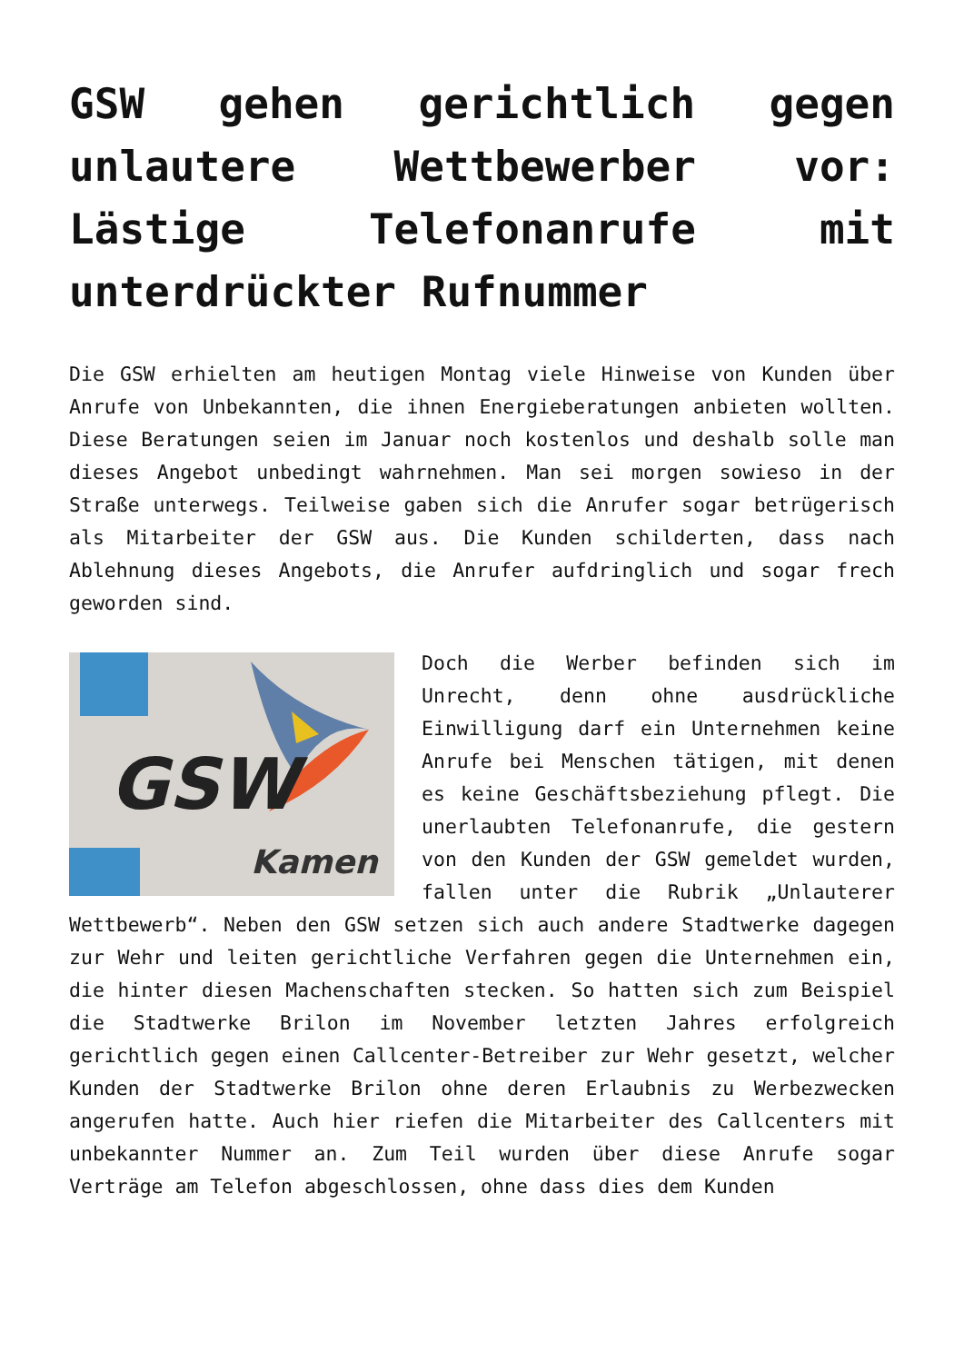GSW gehen gerichtlich gegen unlautere Wettbewerber vor: Lästige Telefonanrufe mit unterdrückter Rufnummer
Die GSW erhielten am heutigen Montag viele Hinweise von Kunden über Anrufe von Unbekannten, die ihnen Energieberatungen anbieten wollten. Diese Beratungen seien im Januar noch kostenlos und deshalb solle man dieses Angebot unbedingt wahrnehmen. Man sei morgen sowieso in der Straße unterwegs. Teilweise gaben sich die Anrufer sogar betrügerisch als Mitarbeiter der GSW aus. Die Kunden schilderten, dass nach Ablehnung dieses Angebots, die Anrufer aufdringlich und sogar frech geworden sind.
GSW
Kamen
Doch die Werber befinden sich im Unrecht, denn ohne ausdrückliche Einwilligung darf ein Unternehmen keine Anrufe bei Menschen tätigen, mit denen es keine Geschäftsbeziehung pflegt. Die unerlaubten Telefonanrufe, die gestern von den Kunden der GSW gemeldet wurden, fallen unter die Rubrik „Unlauterer Wettbewerb“. Neben den GSW setzen sich auch andere Stadtwerke dagegen zur Wehr und leiten gerichtliche Verfahren gegen die Unternehmen ein, die hinter diesen Machenschaften stecken. So hatten sich zum Beispiel die Stadtwerke Brilon im November letzten Jahres erfolgreich gerichtlich gegen einen Callcenter-Betreiber zur Wehr gesetzt, welcher Kunden der Stadtwerke Brilon ohne deren Erlaubnis zu Werbezwecken angerufen hatte. Auch hier riefen die Mitarbeiter des Callcenters mit unbekannter Nummer an. Zum Teil wurden über diese Anrufe sogar Verträge am Telefon abgeschlossen, ohne dass dies dem Kunden